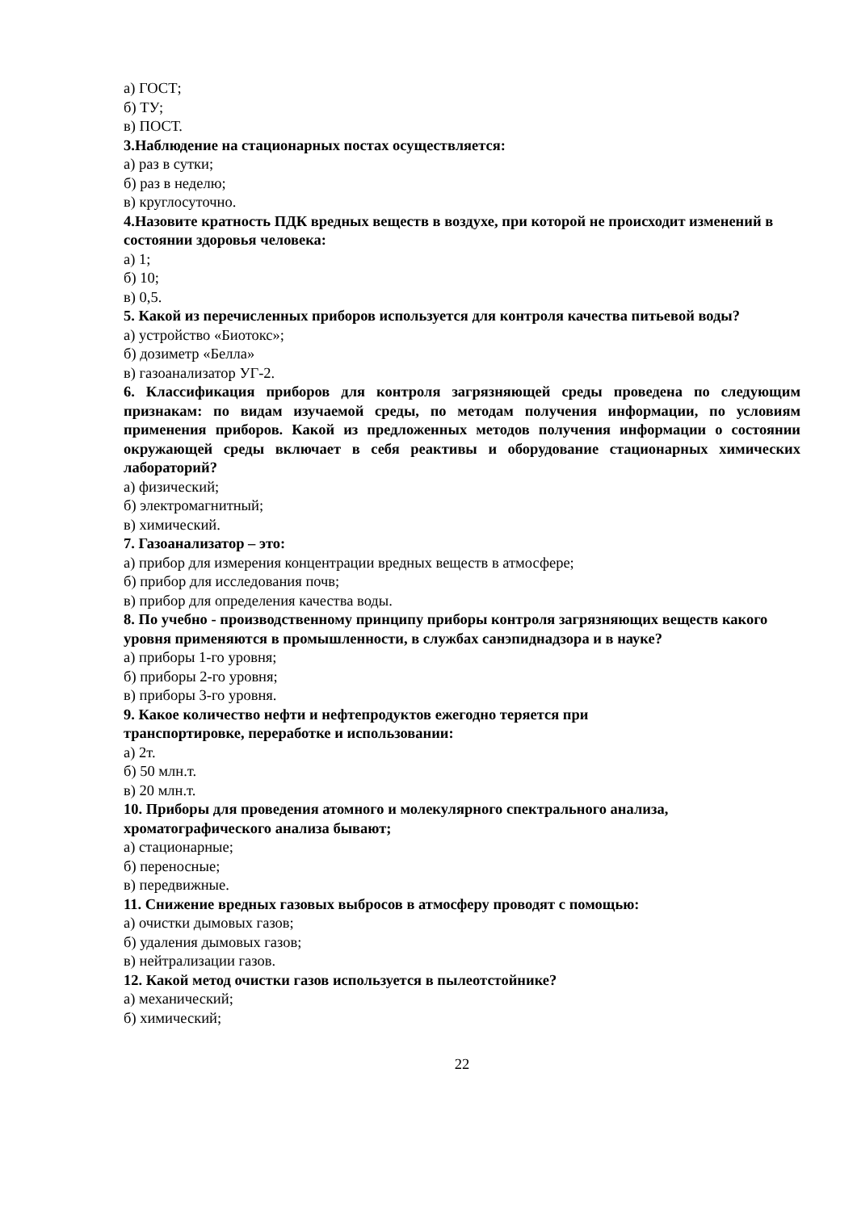а) ГОСТ;
б) ТУ;
в) ПОСТ.
3.Наблюдение на стационарных постах осуществляется:
а) раз в сутки;
б) раз в неделю;
в) круглосуточно.
4.Назовите кратность ПДК вредных веществ в воздухе, при которой не происходит изменений в состоянии здоровья человека:
а) 1;
б) 10;
в) 0,5.
5. Какой из перечисленных приборов используется для контроля качества питьевой воды?
а) устройство «Биотокс»;
б) дозиметр «Белла»
в) газоанализатор УГ-2.
6. Классификация приборов для контроля загрязняющей среды проведена по следующим признакам: по видам изучаемой среды, по методам получения информации, по условиям применения приборов. Какой из предложенных методов получения информации о состоянии окружающей среды включает в себя реактивы и оборудование стационарных химических лабораторий?
а) физический;
б) электромагнитный;
в) химический.
7. Газоанализатор – это:
а) прибор для измерения концентрации вредных веществ в атмосфере;
б) прибор для исследования почв;
в) прибор для определения качества воды.
8. По учебно - производственному принципу приборы контроля загрязняющих веществ какого уровня применяются в промышленности, в службах санэпиднадзора и в науке?
а) приборы 1-го уровня;
б) приборы 2-го уровня;
в) приборы 3-го уровня.
9. Какое количество нефти и нефтепродуктов ежегодно теряется при
транспортировке, переработке и использовании:
а) 2т.
б) 50 млн.т.
в) 20 млн.т.
10. Приборы для проведения атомного и молекулярного спектрального анализа, хроматографического анализа бывают;
а) стационарные;
б) переносные;
в) передвижные.
11. Снижение вредных газовых выбросов в атмосферу проводят с помощью:
а) очистки дымовых газов;
б) удаления дымовых газов;
в) нейтрализации газов.
12. Какой метод очистки газов используется в пылеотстойнике?
а) механический;
б) химический;
22